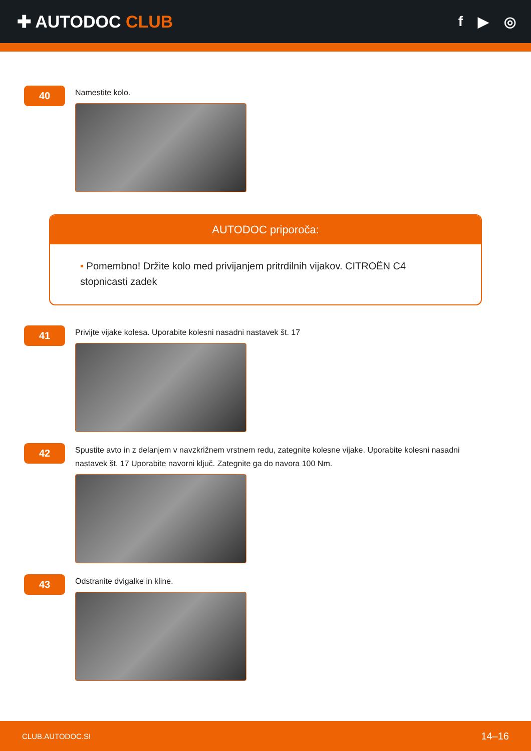✚ AUTODOC CLUB
f ▶ ◎
40
Namestite kolo.
AUTODOC priporoča:
• Pomembno! Držite kolo med privijanjem pritrdilnih vijakov. CITROËN C4 stopnicasti zadek
41
Privijte vijake kolesa. Uporabite kolesni nasadni nastavek št. 17
42
Spustite avto in z delanjem v navzkrižnem vrstnem redu, zategnite kolesne vijake. Uporabite kolesni nasadni nastavek št. 17 Uporabite navorni ključ. Zategnite ga do navora 100 Nm.
43
Odstranite dvigalke in kline.
CLUB.AUTODOC.SI 14–16